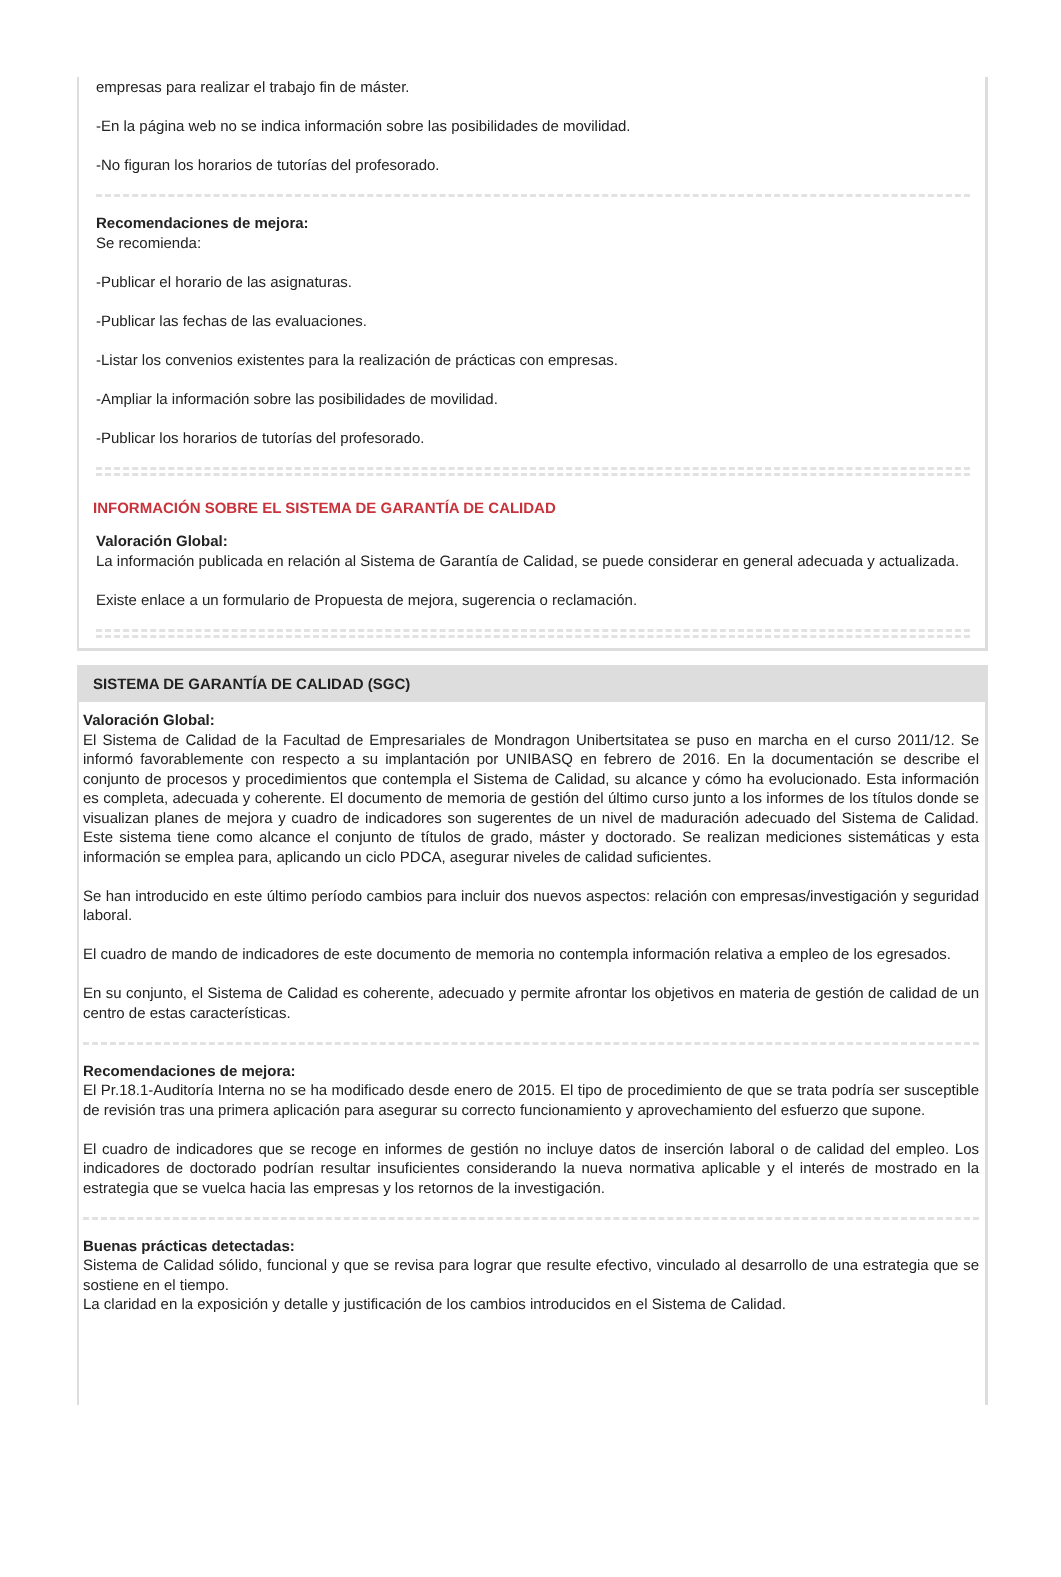empresas para realizar el trabajo fin de máster.
-En la página web no se indica información sobre las posibilidades de movilidad.
-No figuran los horarios de tutorías del profesorado.
Recomendaciones de mejora:
Se recomienda:
-Publicar el horario de las asignaturas.
-Publicar las fechas de las evaluaciones.
-Listar los convenios existentes para la realización de prácticas con empresas.
-Ampliar la información sobre las posibilidades de movilidad.
-Publicar los horarios de tutorías del profesorado.
INFORMACIÓN SOBRE EL SISTEMA DE GARANTÍA DE CALIDAD
Valoración Global:
La información publicada en relación al Sistema de Garantía de Calidad, se puede considerar en general adecuada y actualizada.
Existe enlace a un formulario de Propuesta de mejora, sugerencia o reclamación.
SISTEMA DE GARANTÍA DE CALIDAD (SGC)
Valoración Global:
El Sistema de Calidad de la Facultad de Empresariales de Mondragon Unibertsitatea se puso en marcha en el curso 2011/12. Se informó favorablemente con respecto a su implantación por UNIBASQ en febrero de 2016. En la documentación se describe el conjunto de procesos y procedimientos que contempla el Sistema de Calidad, su alcance y cómo ha evolucionado. Esta información es completa, adecuada y coherente. El documento de memoria de gestión del último curso junto a los informes de los títulos donde se visualizan planes de mejora y cuadro de indicadores son sugerentes de un nivel de maduración adecuado del Sistema de Calidad. Este sistema tiene como alcance el conjunto de títulos de grado, máster y doctorado. Se realizan mediciones sistemáticas y esta información se emplea para, aplicando un ciclo PDCA, asegurar niveles de calidad suficientes.
Se han introducido en este último período cambios para incluir dos nuevos aspectos: relación con empresas/investigación y seguridad laboral.
El cuadro de mando de indicadores de este documento de memoria no contempla información relativa a empleo de los egresados.
En su conjunto, el Sistema de Calidad es coherente, adecuado y permite afrontar los objetivos en materia de gestión de calidad de un centro de estas características.
Recomendaciones de mejora:
El Pr.18.1-Auditoría Interna no se ha modificado desde enero de 2015. El tipo de procedimiento de que se trata podría ser susceptible de revisión tras una primera aplicación para asegurar su correcto funcionamiento y aprovechamiento del esfuerzo que supone.
El cuadro de indicadores que se recoge en informes de gestión no incluye datos de inserción laboral o de calidad del empleo. Los indicadores de doctorado podrían resultar insuficientes considerando la nueva normativa aplicable y el interés de mostrado en la estrategia que se vuelca hacia las empresas y los retornos de la investigación.
Buenas prácticas detectadas:
Sistema de Calidad sólido, funcional y que se revisa para lograr que resulte efectivo, vinculado al desarrollo de una estrategia que se sostiene en el tiempo.
La claridad en la exposición y detalle y justificación de los cambios introducidos en el Sistema de Calidad.